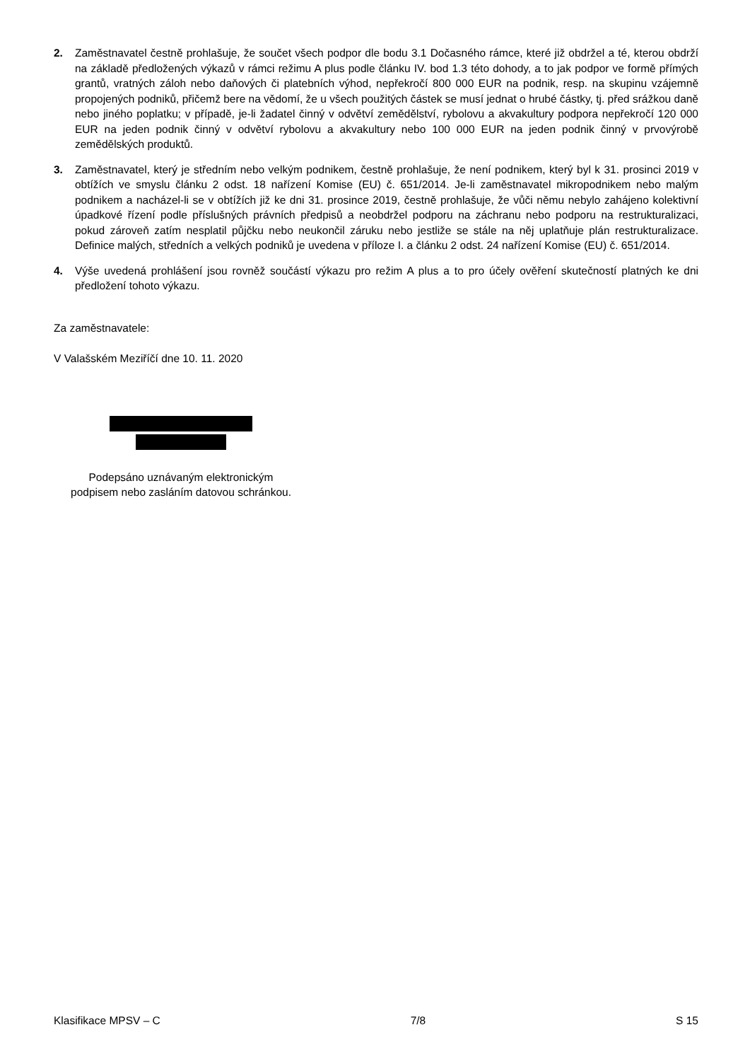2. Zaměstnavatel čestně prohlašuje, že součet všech podpor dle bodu 3.1 Dočasného rámce, které již obdržel a té, kterou obdrží na základě předložených výkazů v rámci režimu A plus podle článku IV. bod 1.3 této dohody, a to jak podpor ve formě přímých grantů, vratných záloh nebo daňových či platebních výhod, nepřekročí 800 000 EUR na podnik, resp. na skupinu vzájemně propojených podniků, přičemž bere na vědomí, že u všech použitých částek se musí jednat o hrubé částky, tj. před srážkou daně nebo jiného poplatku; v případě, je-li žadatel činný v odvětví zemědělství, rybolovu a akvakultury podpora nepřekročí 120 000 EUR na jeden podnik činný v odvětví rybolovu a akvakultury nebo 100 000 EUR na jeden podnik činný v prvovýrobě zemědělských produktů.
3. Zaměstnavatel, který je středním nebo velkým podnikem, čestně prohlašuje, že není podnikem, který byl k 31. prosinci 2019 v obtížích ve smyslu článku 2 odst. 18 nařízení Komise (EU) č. 651/2014. Je-li zaměstnavatel mikropodnikem nebo malým podnikem a nacházel-li se v obtížích již ke dni 31. prosince 2019, čestně prohlašuje, že vůči němu nebylo zahájeno kolektivní úpadkové řízení podle příslušných právních předpisů a neobdržel podporu na záchranu nebo podporu na restrukturalizaci, pokud zároveň zatím nesplatil půjčku nebo neukončil záruku nebo jestliže se stále na něj uplatňuje plán restrukturalizace. Definice malých, středních a velkých podniků je uvedena v příloze I. a článku 2 odst. 24 nařízení Komise (EU) č. 651/2014.
4. Výše uvedená prohlášení jsou rovněž součástí výkazu pro režim A plus a to pro účely ověření skutečností platných ke dni předložení tohoto výkazu.
Za zaměstnavatele:
V Valašském Meziříčí dne 10. 11. 2020
Podepsáno uznávaným elektronickým
podpisem nebo zasláním datovou schránkou.
Klasifikace MPSV – C 7/8 S 15